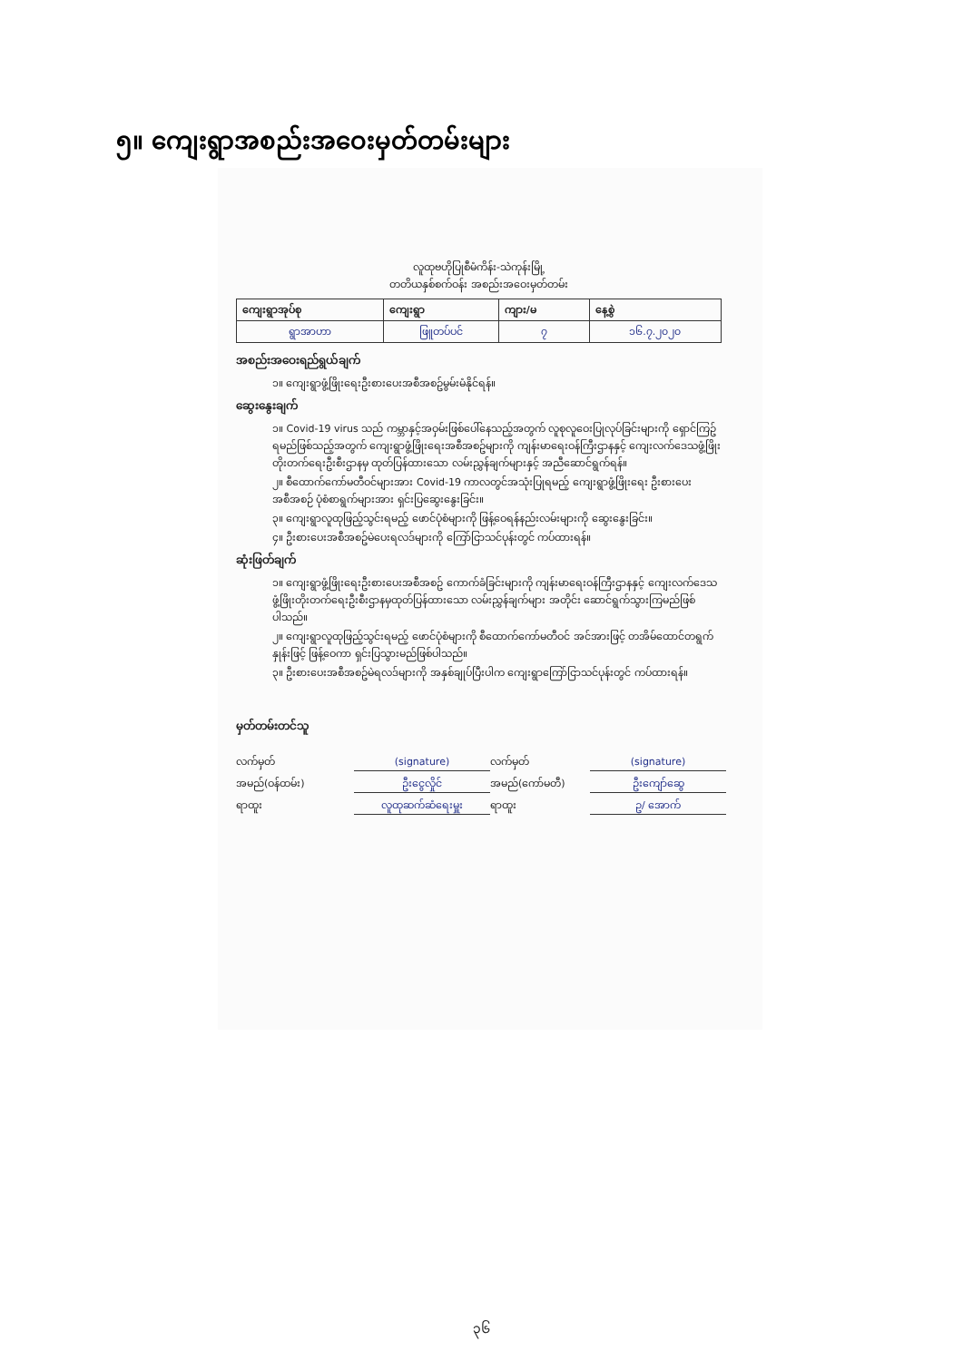၅။ ကျေးရွာအစည်းအဝေးမှတ်တမ်းများ
လူထုဗဟိုပြုစီမံကိန်း-သဲကုန်းမြို့
တတိယနှစ်စက်ဝန်း အစည်းအဝေးမှတ်တမ်း
| ကျေးရွာအုပ်စု | ကျေးရွာ | ကျား/မ | နေ့စွဲ |
| --- | --- | --- | --- |
| ရွာအာဟာ | ဖြူတပ်ပင် | ၇ | ၁၆.၇.၂၀၂၀ |
အစည်းအဝေးရည်ရွယ်ချက်
၁။ ကျေးရွာဖွံ့ဖြိုးရေးဦးစားပေးအစီအစဥ်မွမ်းမံနိုင်ရန်။
ဆွေးနွေးချက်
၁။ Covid-19 virus သည် ကမ္ဘာနှင့်အဝှမ်းဖြစ်ပေါ်နေသည့်အတွက် လူစုလူဝေးပြုလုပ်ခြင်းများကို ရှောင်ကြဥ်ရမည်ဖြစ်သည့်အတွက် ကျေးရွာဖွံ့ဖြိုးရေးအစီအစဥ်များကို ကျန်းမာရေးဝန်ကြီးဌာနနှင့် ကျေးလက်ဒေသဖွံ့ဖြိုးတိုးတက်ရေးဦးစီးဌာနမှ ထုတ်ပြန်ထားသော လမ်းညွှန်ချက်များနှင့် အညီဆောင်ရွက်ရန်။
၂။ စီထောက်ကော်မတီဝင်များအား Covid-19 ကာလတွင်အသုံးပြုရမည့် ကျေးရွာဖွံ့ဖြိုးရေး ဦးစားပေးအစီအစဉ် ပုံစံစာရွက်များအား ရှင်းပြဆွေးနွေးခြင်း။
၃။ ကျေးရွာလူထုဖြည့်သွင်းရမည့် ဖောင်ပုံစံများကို ဖြန့်ဝေရန်နည်းလမ်းများကို ဆွေးနွေးခြင်း။
၄။ ဦးစားပေးအစီအစဥ်မဲပေးရလဒ်များကို ကြော်ငြာသင်ပုန်းတွင် ကပ်ထားရန်။
ဆုံးဖြတ်ချက်
၁။ ကျေးရွာဖွံ့ဖြိုးရေးဦးစားပေးအစီအစဥ် ကောက်ခံခြင်းများကို ကျန်းမာရေးဝန်ကြီးဌာနနှင့် ကျေးလက်ဒေသဖွံ့ဖြိုးတိုးတက်ရေးဦးစီးဌာနမှထုတ်ပြန်ထားသော လမ်းညွှန်ချက်များ အတိုင်း ဆောင်ရွက်သွားကြမည်ဖြစ်ပါသည်။
၂။ ကျေးရွာလူထုဖြည့်သွင်းရမည့် ဖောင်ပုံစံများကို စီထောက်ကော်မတီဝင် အင်အားဖြင့် တအိမ်ထောင်တရွက်နှုန်းဖြင့် ဖြန့်ဝေကာ ရှင်းပြသွားမည်ဖြစ်ပါသည်။
၃။ ဦးစားပေးအစီအစဥ်မဲရလဒ်များကို အနှစ်ချုပ်ပြီးပါက ကျေးရွာကြော်ငြာသင်ပုန်းတွင် ကပ်ထားရန်။
မှတ်တမ်းတင်သူ
လက်မှတ် (signature) လက်မှတ် (signature) အမည်(ဝန်ထမ်း) ဦးငွေလှိုင် အမည်(ကော်မတီ) ဦးကျော်ဆွေ ရာထူး လူထုဆက်ဆံရေးမှူး ရာထူး ဥ/ အောက်
၃၆